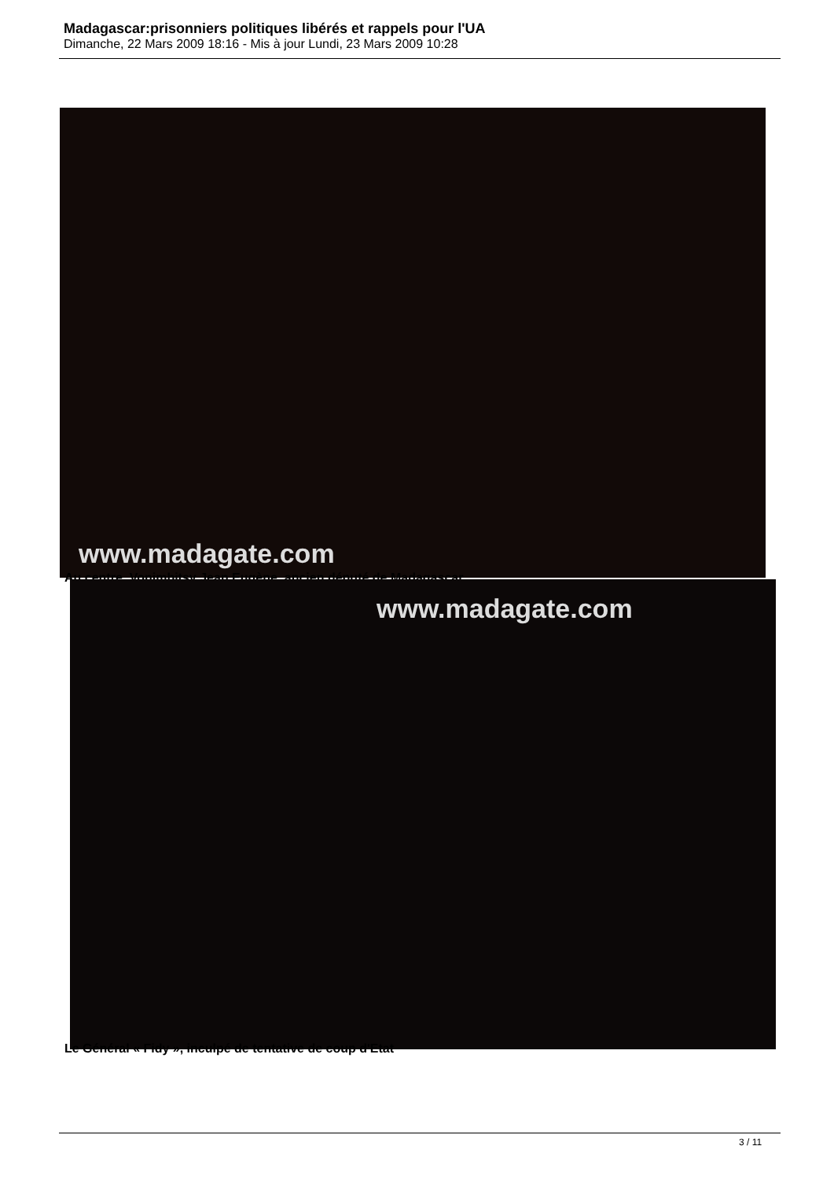Madagascar:prisonniers politiques libérés et rappels pour l'UA
Dimanche, 22 Mars 2009 18:16 - Mis à jour Lundi, 23 Mars 2009 10:28
www.madagate.com
Au centre, Vonimbitsy Jean Eugène, ancien député de Madagascar
www.madagate.com
Le Général « Fidy », inculpé de tentative de coup d'Etat
3 / 11